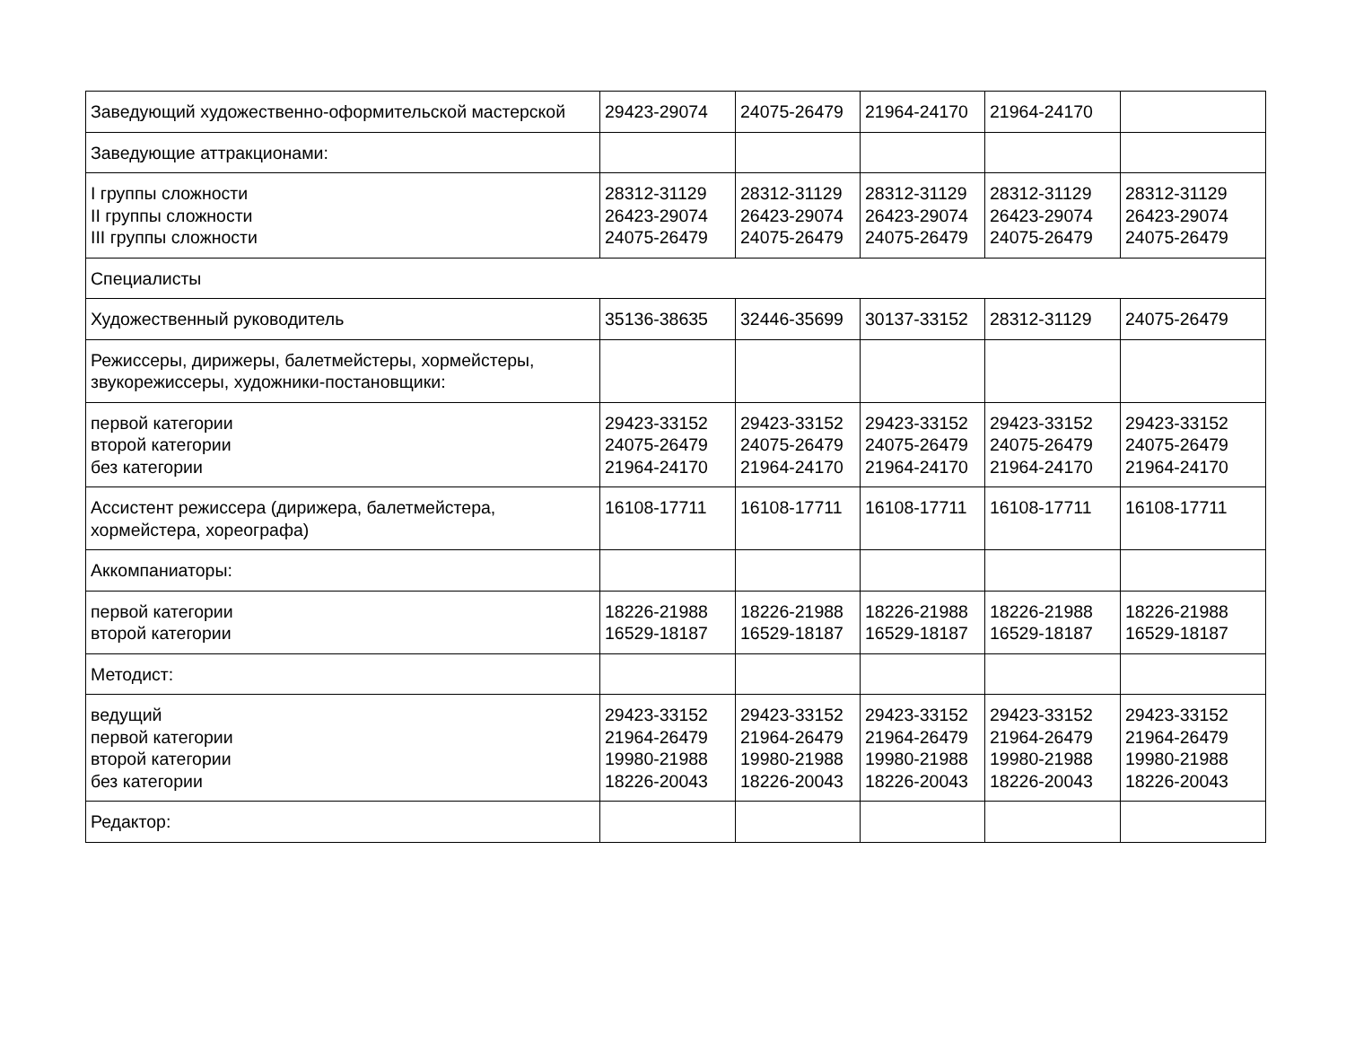| Заведующий художественно-оформительской мастерской | 29423-29074 | 24075-26479 | 21964-24170 | 21964-24170 | |
| Заведующие аттракционами: | | | | | |
| I группы сложности II группы сложности III группы сложности | 28312-31129 26423-29074 24075-26479 | 28312-31129 26423-29074 24075-26479 | 28312-31129 26423-29074 24075-26479 | 28312-31129 26423-29074 24075-26479 | 28312-31129 26423-29074 24075-26479 |
| Специалисты | | | | | |
| Художественный руководитель | 35136-38635 | 32446-35699 | 30137-33152 | 28312-31129 | 24075-26479 |
| Режиссеры, дирижеры, балетмейстеры, хормейстеры, звукорежиссеры, художники-постановщики: | | | | | |
| первой категории второй категории без категории | 29423-33152 24075-26479 21964-24170 | 29423-33152 24075-26479 21964-24170 | 29423-33152 24075-26479 21964-24170 | 29423-33152 24075-26479 21964-24170 | 29423-33152 24075-26479 21964-24170 |
| Ассистент режиссера (дирижера, балетмейстера, хормейстера, хореографа) | 16108-17711 | 16108-17711 | 16108-17711 | 16108-17711 | 16108-17711 |
| Аккомпаниаторы: | | | | | |
| первой категории второй категории | 18226-21988 16529-18187 | 18226-21988 16529-18187 | 18226-21988 16529-18187 | 18226-21988 16529-18187 | 18226-21988 16529-18187 |
| Методист: | | | | | |
| ведущий первой категории второй категории без категории | 29423-33152 21964-26479 19980-21988 18226-20043 | 29423-33152 21964-26479 19980-21988 18226-20043 | 29423-33152 21964-26479 19980-21988 18226-20043 | 29423-33152 21964-26479 19980-21988 18226-20043 | 29423-33152 21964-26479 19980-21988 18226-20043 |
| Редактор: | | | | | |